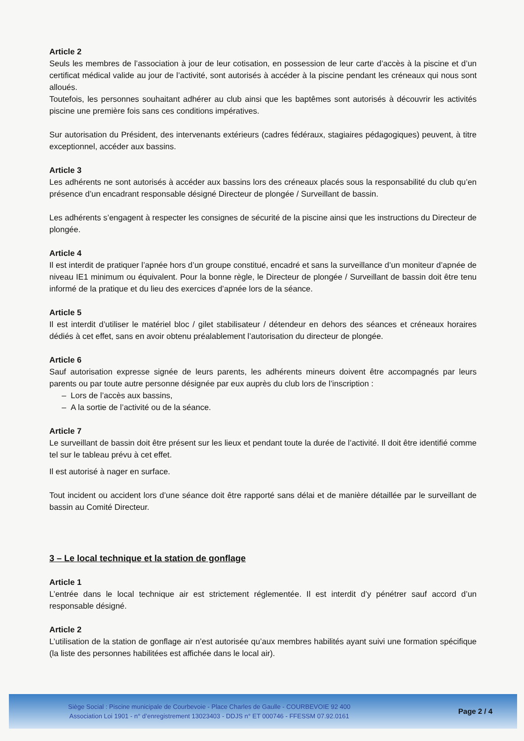Article 2
Seuls les membres de l’association à jour de leur cotisation, en possession de leur carte d’accès à la piscine et d’un certificat médical valide au jour de l’activité, sont autorisés à accéder à la piscine pendant les créneaux qui nous sont alloués.
Toutefois, les personnes souhaitant adhérer au club ainsi que les baptêmes sont autorisés à découvrir les activités piscine une première fois sans ces conditions impératives.
Sur autorisation du Président, des intervenants extérieurs (cadres fédéraux, stagiaires pédagogiques) peuvent, à titre exceptionnel, accéder aux bassins.
Article 3
Les adhérents ne sont autorisés à accéder aux bassins lors des créneaux placés sous la responsabilité du club qu’en présence d’un encadrant responsable désigné Directeur de plongée / Surveillant de bassin.
Les adhérents s’engagent à respecter les consignes de sécurité de la piscine ainsi que les instructions du Directeur de plongée.
Article 4
Il est interdit de pratiquer l’apnée hors d’un groupe constitué, encadré et sans la surveillance d’un moniteur d’apnée de niveau IE1 minimum ou équivalent. Pour la bonne règle, le Directeur de plongée / Surveillant de bassin doit être tenu informé de la pratique et du lieu des exercices d’apnée lors de la séance.
Article 5
Il est interdit d’utiliser le matériel bloc / gilet stabilisateur / détendeur en dehors des séances et créneaux horaires dédiés à cet effet, sans en avoir obtenu préalablement l’autorisation du directeur de plongée.
Article 6
Sauf autorisation expresse signée de leurs parents, les adhérents mineurs doivent être accompagnés par leurs parents ou par toute autre personne désignée par eux auprès du club lors de l’inscription :
– Lors de l’accès aux bassins,
– A la sortie de l’activité ou de la séance.
Article 7
Le surveillant de bassin doit être présent sur les lieux et pendant toute la durée de l’activité. Il doit être identifié comme tel sur le tableau prévu à cet effet.
Il est autorisé à nager en surface.
Tout incident ou accident lors d’une séance doit être rapporté sans délai et de manière détaillée par le surveillant de bassin au Comité Directeur.
3 – Le local technique et la station de gonflage
Article 1
L’entrée dans le local technique air est strictement réglementée. Il est interdit d’y pénétrer sauf accord d’un responsable désigné.
Article 2
L’utilisation de la station de gonflage air n’est autorisée qu’aux membres habilités ayant suivi une formation spécifique (la liste des personnes habilitées est affichée dans le local air).
Siège Social : Piscine municipale de Courbevoie - Place Charles de Gaulle - COURBEVOIE 92 400
Association Loi 1901 - n° d’enregistrement 13023403 - DDJS n° ET 000746 - FFESSM 07.92.0161
Page 2 / 4